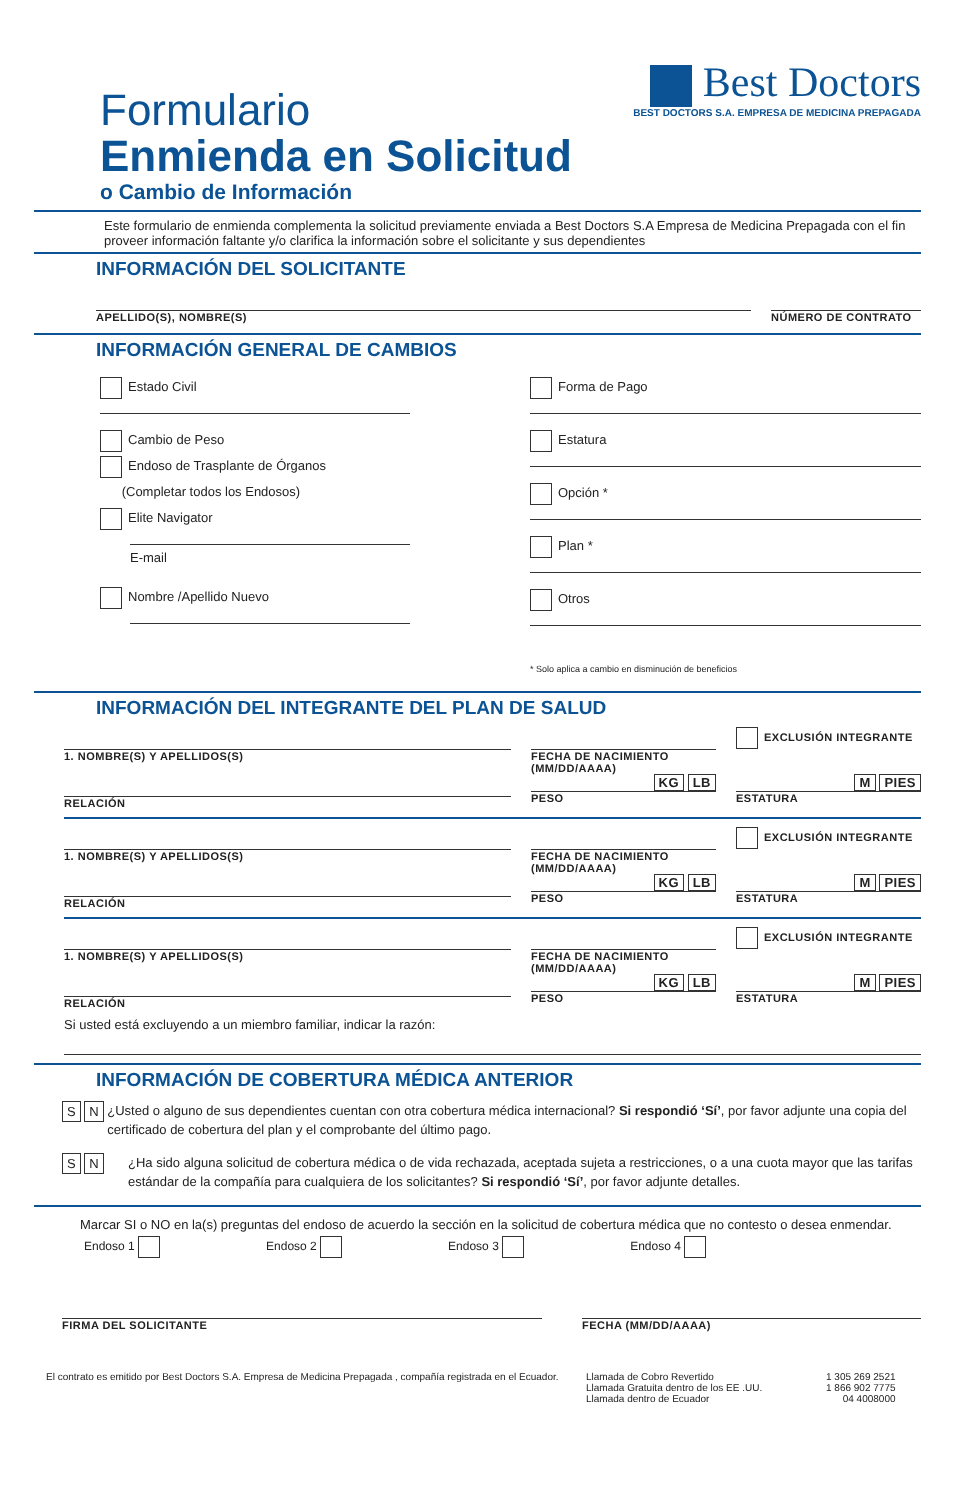Formulario
Enmienda en Solicitud
o Cambio de Información
Best Doctors
BEST DOCTORS S.A. EMPRESA DE MEDICINA PREPAGADA
Este formulario de enmienda complementa la solicitud previamente enviada a Best Doctors S.A Empresa de Medicina Prepagada con el fin proveer información faltante y/o clarifica la información sobre el solicitante y sus dependientes
INFORMACIÓN DEL SOLICITANTE
APELLIDO(S), NOMBRE(S) NÚMERO DE CONTRATO
INFORMACIÓN GENERAL DE CAMBIOS
Estado Civil
Cambio de Peso
Endoso de Trasplante de Órganos
(Completar todos los Endosos)
Elite Navigator
E-mail
Nombre /Apellido Nuevo
Forma de Pago
Estatura
Opción *
Plan *
Otros
* Solo aplica a cambio en disminución de beneficios
INFORMACIÓN DEL INTEGRANTE DEL PLAN DE SALUD
1. NOMBRE(S) Y APELLIDOS(S) FECHA DE NACIMIENTO
(MM/DD/AAAA)
EXCLUSIÓN INTEGRANTE
RELACIÓN
KG LB
PESO
M PIES
ESTATURA
1. NOMBRE(S) Y APELLIDOS(S) FECHA DE NACIMIENTO
(MM/DD/AAAA)
EXCLUSIÓN INTEGRANTE
RELACIÓN
KG LB
PESO
M PIES
ESTATURA
1. NOMBRE(S) Y APELLIDOS(S) FECHA DE NACIMIENTO
(MM/DD/AAAA)
EXCLUSIÓN INTEGRANTE
RELACIÓN
KG LB
PESO
M PIES
ESTATURA
Si usted está excluyendo a un miembro familiar, indicar la razón:
INFORMACIÓN DE COBERTURA MÉDICA ANTERIOR
S N ¿Usted o alguno de sus dependientes cuentan con otra cobertura médica internacional? Si respondió ‘Sí’, por favor adjunte una copia del certificado de cobertura del plan y el comprobante del último pago.
S N ¿Ha sido alguna solicitud de cobertura médica o de vida rechazada, aceptada sujeta a restricciones, o a una cuota mayor que las tarifas estándar de la compañía para cualquiera de los solicitantes? Si respondió ‘Sí’, por favor adjunte detalles.
Marcar SI o NO en la(s) preguntas del endoso de acuerdo la sección en la solicitud de cobertura médica que no contesto o desea enmendar.
Endoso 1 Endoso 2 Endoso 3 Endoso 4
FIRMA DEL SOLICITANTE FECHA (MM/DD/AAAA)
El contrato es emitido por Best Doctors S.A. Empresa de Medicina Prepagada , compañía registrada en el Ecuador.
Llamada de Cobro Revertido
Llamada Gratuita dentro de los EE .UU.
Llamada dentro de Ecuador
1 305 269 2521
1 866 902 7775
04 4008000